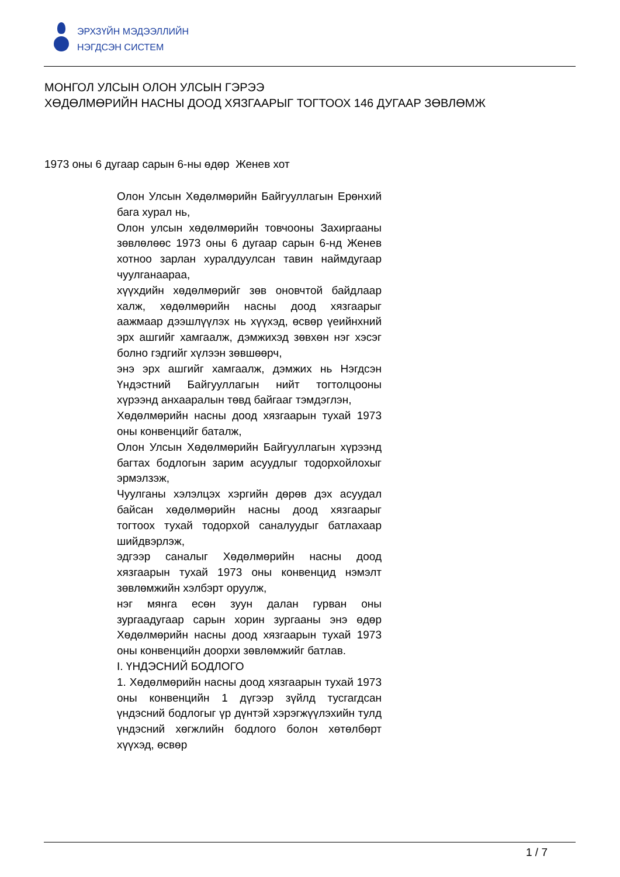ЭРХЗҮЙН МЭДЭЭЛЛИЙН
НЭГДСЭН СИСТЕМ
МОНГОЛ УЛСЫН ОЛОН УЛСЫН ГЭРЭЭ
ХӨДӨЛМӨРИЙН НАСНЫ ДООД ХЯЗГААРЫГ ТОГТООХ 146 ДУГААР ЗӨВЛӨМЖ
1973 оны 6 дугаар сарын 6-ны өдөр Женев хот
Олон Улсын Хөдөлмөрийн Байгууллагын Ерөнхий бага хурал нь,
Олон улсын хөдөлмөрийн товчооны Захиргааны зөвлөлөөс 1973 оны 6 дугаар сарын 6-нд Женев хотноо зарлан хуралдуулсан тавин наймдугаар чуулганаараа,
хүүхдийн хөдөлмөрийг зөв оновчтой байдлаар халж, хөдөлмөрийн насны доод хязгаарыг аажмаар дээшлүүлэх нь хүүхэд, өсвөр үеийнхний эрх ашгийг хамгаалж, дэмжихэд зөвхөн нэг хэсэг болно гэдгийг хүлээн зөвшөөрч,
энэ эрх ашгийг хамгаалж, дэмжих нь Нэгдсэн Үндэстний Байгууллагын нийт тогтолцооны хүрээнд анхааралын төвд байгааг тэмдэглэн,
Хөдөлмөрийн насны доод хязгаарын тухай 1973 оны конвенцийг баталж,
Олон Улсын Хөдөлмөрийн Байгууллагын хүрээнд багтах бодлогын зарим асуудлыг тодорхойлохыг эрмэлзэж,
Чуулганы хэлэлцэх хэргийн дөрөв дэх асуудал байсан хөдөлмөрийн насны доод хязгаарыг тогтоох тухай тодорхой саналуудыг батлахаар шийдвэрлэж,
эдгээр саналыг Хөдөлмөрийн насны доод хязгаарын тухай 1973 оны конвенцид нэмэлт зөвлөмжийн хэлбэрт оруулж,
нэг мянга есөн зуун далан гурван оны зургаадугаар сарын хорин зургааны энэ өдөр Хөдөлмөрийн насны доод хязгаарын тухай 1973 оны конвенцийн доорхи зөвлөмжийг батлав.
I. ҮНДЭСНИЙ БОДЛОГО
1. Хөдөлмөрийн насны доод хязгаарын тухай 1973 оны конвенцийн 1 дүгээр зүйлд тусгагдсан үндэсний бодлогыг үр дүнтэй хэрэгжүүлэхийн тулд үндэсний хөгжлийн бодлого болон хөтөлбөрт хүүхэд, өсвөр
1 / 7